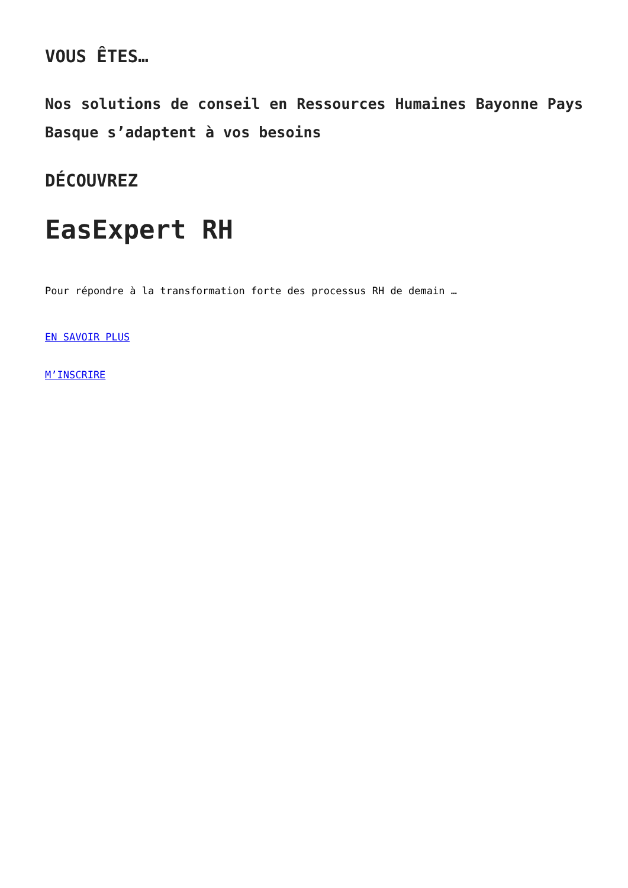VOUS ÊTES…
Nos solutions de conseil en Ressources Humaines Bayonne Pays Basque s’adaptent à vos besoins
DÉCOUVREZ
EasExpert RH
Pour répondre à la transformation forte des processus RH de demain …
EN SAVOIR PLUS
M’INSCRIRE